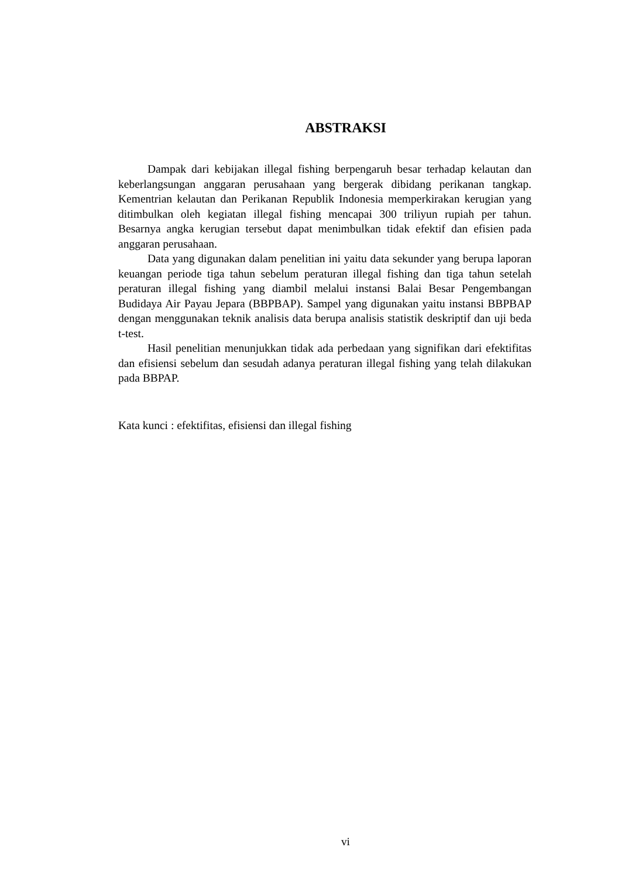ABSTRAKSI
Dampak dari kebijakan illegal fishing berpengaruh besar terhadap kelautan dan keberlangsungan anggaran perusahaan yang bergerak dibidang perikanan tangkap. Kementrian kelautan dan Perikanan Republik Indonesia memperkirakan kerugian yang ditimbulkan oleh kegiatan illegal fishing mencapai 300 triliyun rupiah per tahun. Besarnya angka kerugian tersebut dapat menimbulkan tidak efektif dan efisien pada anggaran perusahaan.
Data yang digunakan dalam penelitian ini yaitu data sekunder yang berupa laporan keuangan periode tiga tahun sebelum peraturan illegal fishing dan tiga tahun setelah peraturan illegal fishing yang diambil melalui instansi Balai Besar Pengembangan Budidaya Air Payau Jepara (BBPBAP). Sampel yang digunakan yaitu instansi BBPBAP dengan menggunakan teknik analisis data berupa analisis statistik deskriptif dan uji beda t-test.
Hasil penelitian menunjukkan tidak ada perbedaan yang signifikan dari efektifitas dan efisiensi sebelum dan sesudah adanya peraturan illegal fishing yang telah dilakukan pada BBPAP.
Kata kunci : efektifitas, efisiensi dan illegal fishing
vi